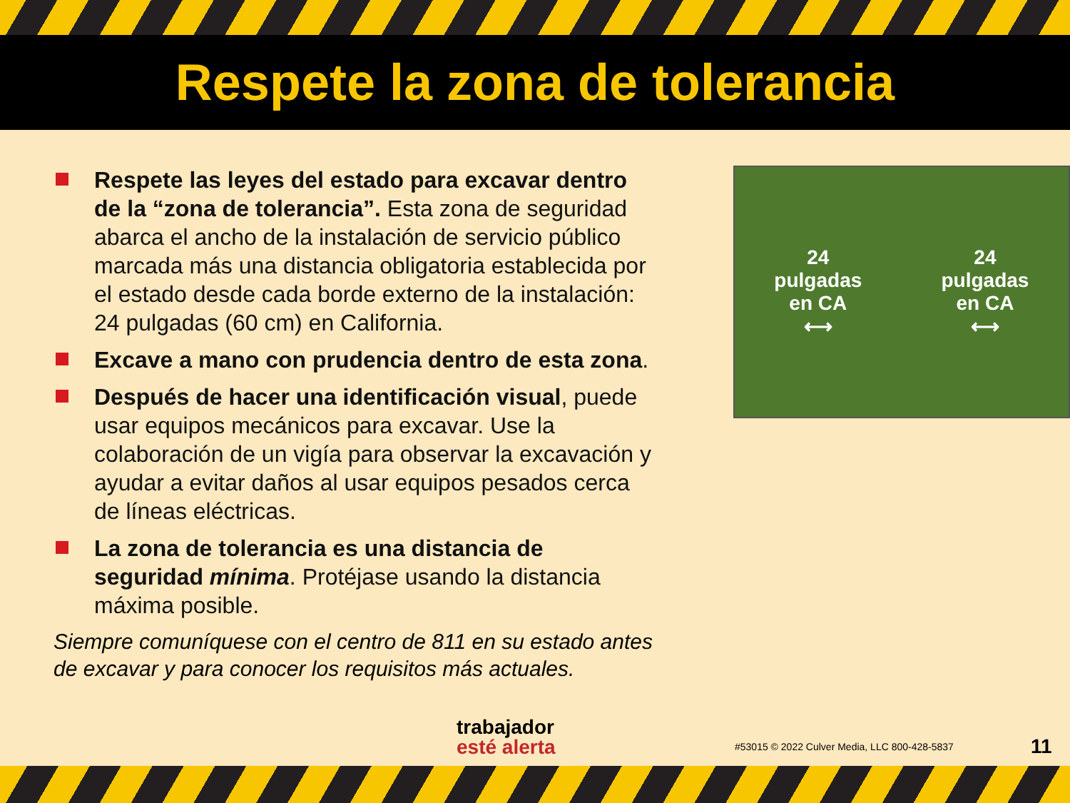Respete la zona de tolerancia
Respete las leyes del estado para excavar dentro de la “zona de tolerancia”. Esta zona de seguridad abarca el ancho de la instalación de servicio público marcada más una distancia obligatoria establecida por el estado desde cada borde externo de la instalación: 24 pulgadas (60 cm) en California.
Excave a mano con prudencia dentro de esta zona.
Después de hacer una identificación visual, puede usar equipos mecánicos para excavar. Use la colaboración de un vigía para observar la excavación y ayudar a evitar daños al usar equipos pesados cerca de líneas eléctricas.
La zona de tolerancia es una distancia de seguridad mínima. Protéjase usando la distancia máxima posible.
Siempre comuníquese con el centro de 811 en su estado antes de excavar y para conocer los requisitos más actuales.
24
pulgadas
en CA
⟷
24
pulgadas
en CA
⟷
trabajador
esté alerta
#53015 © 2022 Culver Media, LLC 800-428-5837
11